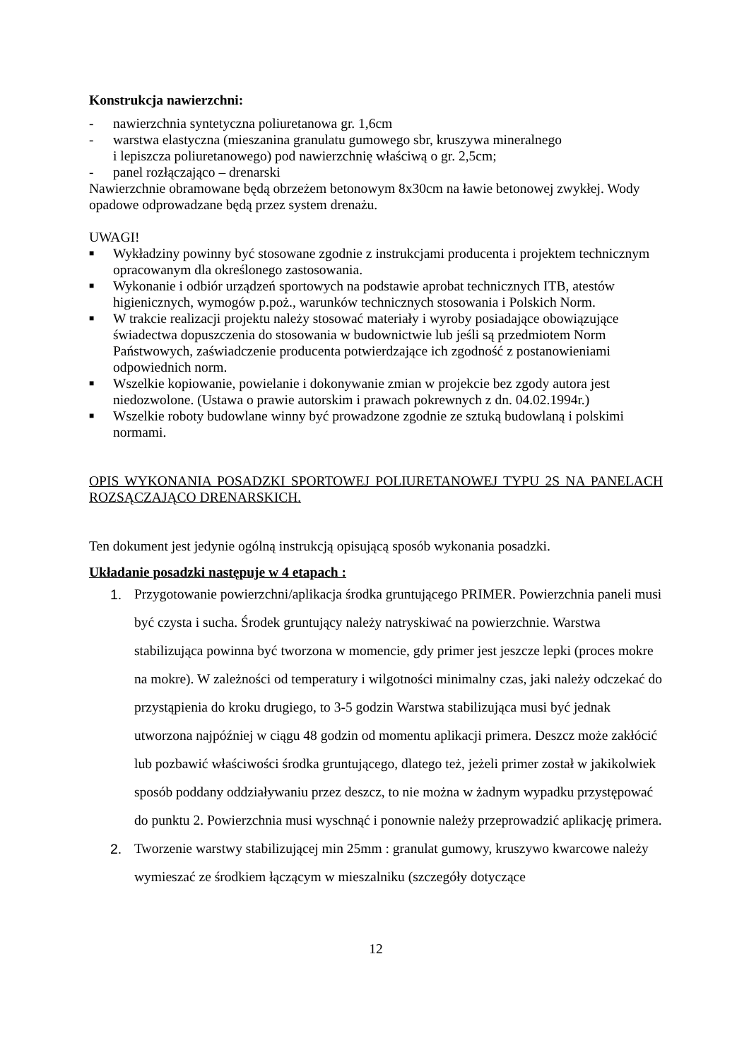Konstrukcja nawierzchni:
- nawierzchnia syntetyczna poliuretanowa gr. 1,6cm
- warstwa elastyczna (mieszanina granulatu gumowego sbr, kruszywa mineralnego
i lepiszcza poliuretanowego) pod nawierzchnię właściwą o gr. 2,5cm;
- panel rozłączająco – drenarski
Nawierzchnie obramowane będą obrzeżem betonowym 8x30cm na ławie betonowej zwykłej. Wody opadowe odprowadzane będą przez system drenażu.
UWAGI!
■ Wykładziny powinny być stosowane zgodnie z instrukcjami producenta i projektem technicznym opracowanym dla określonego zastosowania.
■ Wykonanie i odbiór urządzeń sportowych na podstawie aprobat technicznych ITB, atestów higienicznych, wymogów p.poż., warunków technicznych stosowania i Polskich Norm.
■ W trakcie realizacji projektu należy stosować materiały i wyroby posiadające obowiązujące świadectwa dopuszczenia do stosowania w budownictwie lub jeśli są przedmiotem Norm Państwowych, zaświadczenie producenta potwierdzające ich zgodność z postanowieniami odpowiednich norm.
■ Wszelkie kopiowanie, powielanie i dokonywanie zmian w projekcie bez zgody autora jest niedozwolone. (Ustawa o prawie autorskim i prawach pokrewnych z dn. 04.02.1994r.)
■ Wszelkie roboty budowlane winny być prowadzone zgodnie ze sztuką budowlaną i polskimi normami.
OPIS WYKONANIA POSADZKI SPORTOWEJ POLIURETANOWEJ TYPU 2S NA PANELACH ROZSĄCZAJĄCO DRENARSKICH.
Ten dokument jest jedynie ogólną instrukcją opisującą sposób wykonania posadzki.
Układanie posadzki następuje w 4 etapach :
1. Przygotowanie powierzchni/aplikacja środka gruntującego PRIMER. Powierzchnia paneli musi być czysta i sucha. Środek gruntujący należy natryskiwać na powierzchnie. Warstwa stabilizująca powinna być tworzona w momencie, gdy primer jest jeszcze lepki (proces mokre na mokre). W zależności od temperatury i wilgotności minimalny czas, jaki należy odczekać do przystąpienia do kroku drugiego, to 3-5 godzin Warstwa stabilizująca musi być jednak utworzona najpóźniej w ciągu 48 godzin od momentu aplikacji primera. Deszcz może zakłócić lub pozbawić właściwości środka gruntującego, dlatego też, jeżeli primer został w jakikolwiek sposób poddany oddziaływaniu przez deszcz, to nie można w żadnym wypadku przystępować do punktu 2. Powierzchnia musi wyschnąć i ponownie należy przeprowadzić aplikację primera.
2. Tworzenie warstwy stabilizującej min 25mm : granulat gumowy, kruszywo kwarcowe należy wymieszać ze środkiem łączącym w mieszalniku (szczegóły dotyczące
12